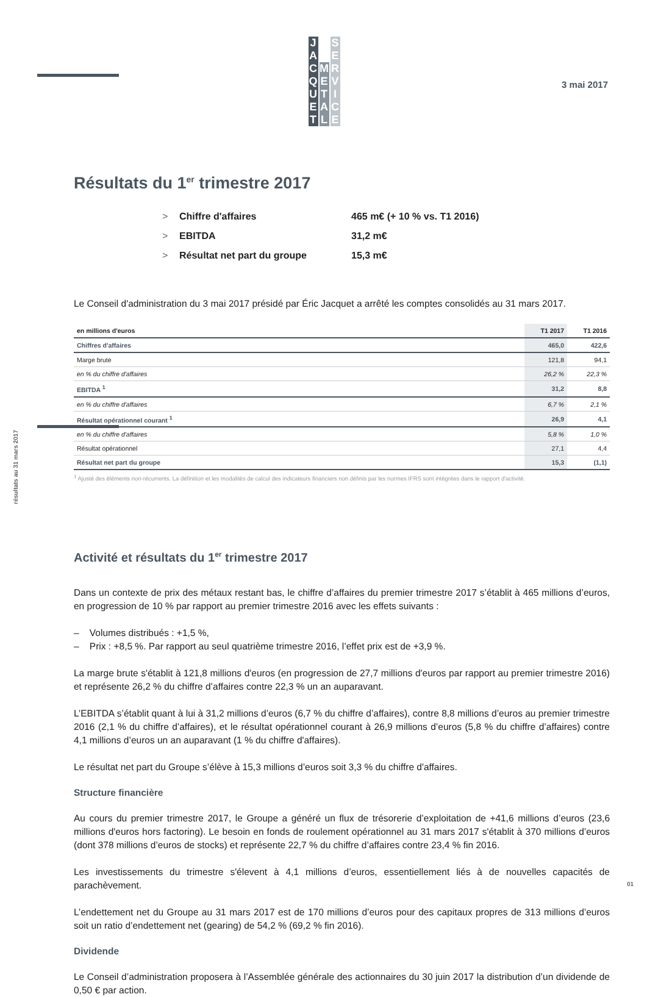JACQUET METAL SERVICE
3 mai 2017
Résultats du 1<sup>er</sup> trimestre 2017
> Chiffre d'affaires 465 m€ (+ 10 % vs. T1 2016)
> EBITDA 31,2 m€
> Résultat net part du groupe 15,3 m€
Le Conseil d'administration du 3 mai 2017 présidé par Éric Jacquet a arrêté les comptes consolidés au 31 mars 2017.
| en millions d'euros | T1 2017 | T1 2016 |
| --- | --- | --- |
| Chiffres d'affaires | 465,0 | 422,6 |
| Marge brute | 121,8 | 94,1 |
| en % du chiffre d'affaires | 26,2 % | 22,3 % |
| EBITDA <sup>1</sup> | 31,2 | 8,8 |
| en % du chiffre d'affaires | 6,7 % | 2,1 % |
| Résultat opérationnel courant <sup>1</sup> | 26,9 | 4,1 |
| en % du chiffre d'affaires | 5,8 % | 1,0 % |
| Résultat opérationnel | 27,1 | 4,4 |
| Résultat net part du groupe | 15,3 | (1,1) |
<sup>1</sup> Ajusté des éléments non-récurrents. La définition et les modalités de calcul des indicateurs financiers non définis par les normes IFRS sont intégrées dans le rapport d'activité.
résultats au 31 mars 2017
Activité et résultats du 1<sup>er</sup> trimestre 2017
Dans un contexte de prix des métaux restant bas, le chiffre d’affaires du premier trimestre 2017 s’établit à 465 millions d’euros, en progression de 10 % par rapport au premier trimestre 2016 avec les effets suivants :
– Volumes distribués : +1,5 %,
– Prix : +8,5 %. Par rapport au seul quatrième trimestre 2016, l’effet prix est de +3,9 %.
La marge brute s'établit à 121,8 millions d'euros (en progression de 27,7 millions d'euros par rapport au premier trimestre 2016) et représente 26,2 % du chiffre d’affaires contre 22,3 % un an auparavant.
L’EBITDA s’établit quant à lui à 31,2 millions d’euros (6,7 % du chiffre d’affaires), contre 8,8 millions d’euros au premier trimestre 2016 (2,1 % du chiffre d’affaires), et le résultat opérationnel courant à 26,9 millions d’euros (5,8 % du chiffre d’affaires) contre 4,1 millions d’euros un an auparavant (1 % du chiffre d'affaires).
Le résultat net part du Groupe s’élève à 15,3 millions d’euros soit 3,3 % du chiffre d'affaires.
Structure financière
Au cours du premier trimestre 2017, le Groupe a généré un flux de trésorerie d’exploitation de +41,6 millions d’euros (23,6 millions d'euros hors factoring). Le besoin en fonds de roulement opérationnel au 31 mars 2017 s'établit à 370 millions d’euros (dont 378 millions d’euros de stocks) et représente 22,7 % du chiffre d’affaires contre 23,4 % fin 2016.
Les investissements du trimestre s'élevent à 4,1 millions d’euros, essentiellement liés à de nouvelles capacités de parachèvement.
L’endettement net du Groupe au 31 mars 2017 est de 170 millions d’euros pour des capitaux propres de 313 millions d’euros soit un ratio d’endettement net (gearing) de 54,2 % (69,2 % fin 2016).
Dividende
Le Conseil d’administration proposera à l’Assemblée générale des actionnaires du 30 juin 2017 la distribution d’un dividende de 0,50 € par action.
01